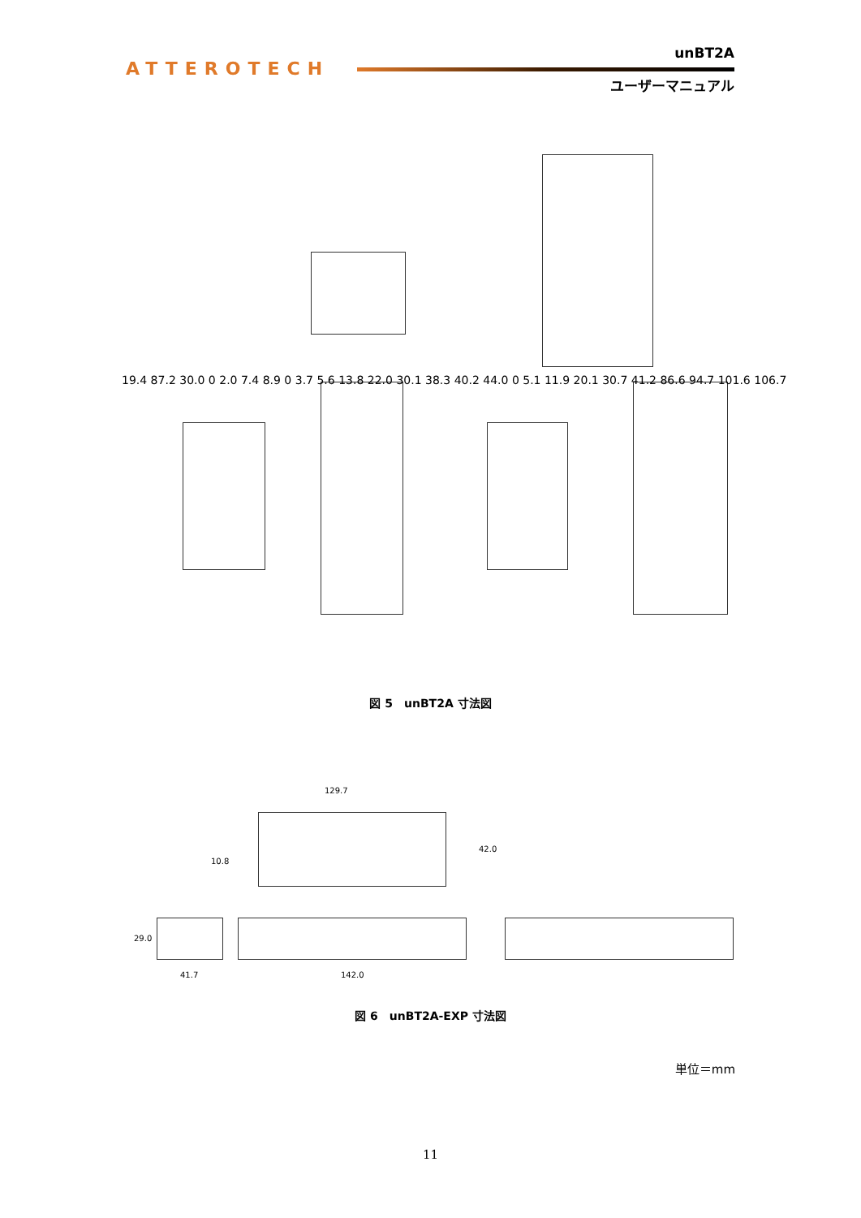ATTEROTECH
unBT2A
ユーザーマニュアル
19.4 87.2 30.0 0 2.0 7.4 8.9 0 3.7 5.6 13.8 22.0 30.1 38.3 40.2 44.0 0 5.1 11.9 20.1 30.7 41.2 86.6 94.7 101.6 106.7
図 5　unBT2A 寸法図
129.7
10.8
42.0
29.0
41.7 142.0
図 6　unBT2A-EXP 寸法図
単位＝mm
11